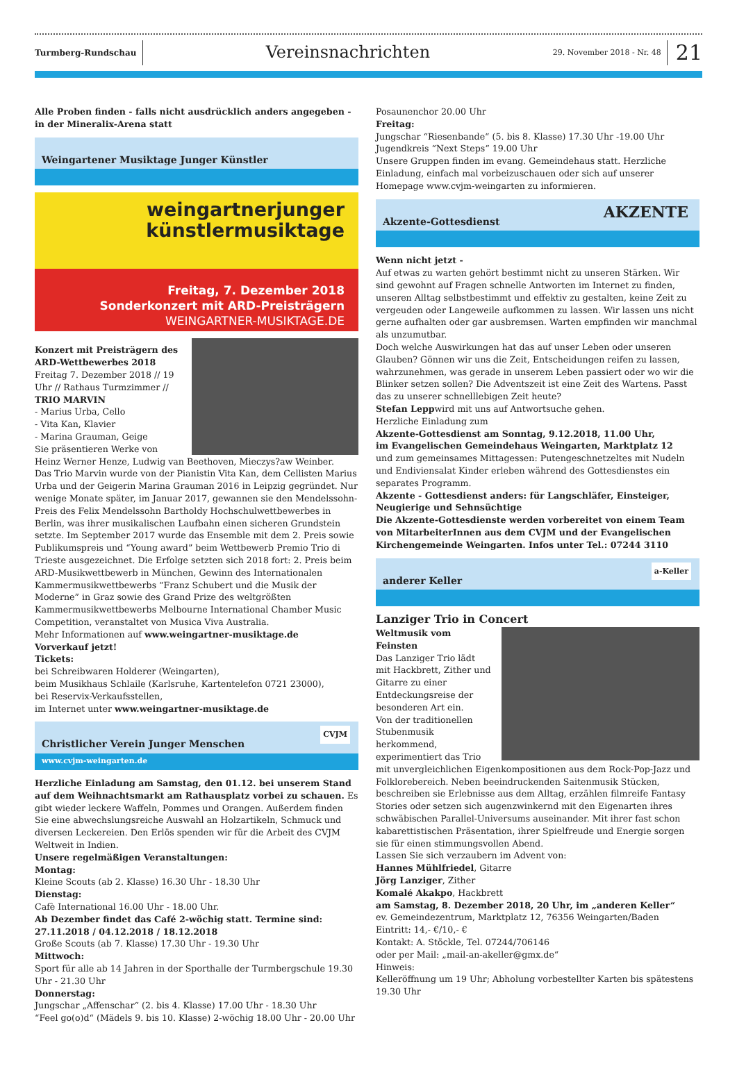Turmberg-Rundschau
Vereinsnachrichten
29. November 2018 - Nr. 48
21
Alle Proben finden - falls nicht ausdrücklich anders angegeben - in der Mineralix-Arena statt
Weingartener Musiktage Junger Künstler
weingartnerjunger
künstlermusiktage
Freitag, 7. Dezember 2018
Sonderkonzert mit ARD-Preisträgern
WEINGARTNER-MUSIKTAGE.DE
Konzert mit Preisträgern des ARD-Wettbewerbes 2018
Freitag 7. Dezember 2018 // 19 Uhr // Rathaus Turmzimmer //
TRIO MARVIN
- Marius Urba, Cello
- Vita Kan, Klavier
- Marina Grauman, Geige
Sie präsentieren Werke von Heinz Werner Henze, Ludwig van Beethoven, Mieczys?aw Weinber.
Das Trio Marvin wurde von der Pianistin Vita Kan, dem Cellisten Marius Urba und der Geigerin Marina Grauman 2016 in Leipzig gegründet. Nur wenige Monate später, im Januar 2017, gewannen sie den Mendelssohn-Preis des Felix Mendelssohn Bartholdy Hochschulwettbewerbes in Berlin, was ihrer musikalischen Laufbahn einen sicheren Grundstein setzte. Im September 2017 wurde das Ensemble mit dem 2. Preis sowie Publikumspreis und “Young award” beim Wettbewerb Premio Trio di Trieste ausgezeichnet. Die Erfolge setzten sich 2018 fort: 2. Preis beim ARD-Musikwettbewerb in München, Gewinn des Internationalen Kammermusikwettbewerbs “Franz Schubert und die Musik der Moderne” in Graz sowie des Grand Prize des weltgrößten Kammermusikwettbewerbs Melbourne International Chamber Music Competition, veranstaltet von Musica Viva Australia.
Mehr Informationen auf www.weingartner-musiktage.de
Vorverkauf jetzt!
Tickets:
bei Schreibwaren Holderer (Weingarten),
beim Musikhaus Schlaile (Karlsruhe, Kartentelefon 0721 23000),
bei Reservix-Verkaufsstellen,
im Internet unter www.weingartner-musiktage.de
Christlicher Verein Junger Menschen
www.cvjm-weingarten.de
CVJM
Herzliche Einladung am Samstag, den 01.12. bei unserem Stand auf dem Weihnachtsmarkt am Rathausplatz vorbei zu schauen. Es gibt wieder leckere Waffeln, Pommes und Orangen. Außerdem finden Sie eine abwechslungsreiche Auswahl an Holzartikeln, Schmuck und diversen Leckereien. Den Erlös spenden wir für die Arbeit des CVJM Weltweit in Indien.
Unsere regelmäßigen Veranstaltungen:
Montag:
Kleine Scouts (ab 2. Klasse) 16.30 Uhr - 18.30 Uhr
Dienstag:
Cafè International 16.00 Uhr - 18.00 Uhr.
Ab Dezember findet das Café 2-wöchig statt. Termine sind: 27.11.2018 / 04.12.2018 / 18.12.2018
Große Scouts (ab 7. Klasse) 17.30 Uhr - 19.30 Uhr
Mittwoch:
Sport für alle ab 14 Jahren in der Sporthalle der Turmbergschule 19.30 Uhr - 21.30 Uhr
Donnerstag:
Jungschar „Affenschar“ (2. bis 4. Klasse) 17.00 Uhr - 18.30 Uhr
“Feel go(o)d“ (Mädels 9. bis 10. Klasse) 2-wöchig 18.00 Uhr - 20.00 Uhr
Posaunenchor 20.00 Uhr
Freitag:
Jungschar “Riesenbande“ (5. bis 8. Klasse) 17.30 Uhr -19.00 Uhr
Jugendkreis “Next Steps“ 19.00 Uhr
Unsere Gruppen finden im evang. Gemeindehaus statt. Herzliche Einladung, einfach mal vorbeizuschauen oder sich auf unserer Homepage www.cvjm-weingarten zu informieren.
Akzente-Gottesdienst
AKZENTE
Wenn nicht jetzt -
Auf etwas zu warten gehört bestimmt nicht zu unseren Stärken. Wir sind gewohnt auf Fragen schnelle Antworten im Internet zu finden, unseren Alltag selbstbestimmt und effektiv zu gestalten, keine Zeit zu vergeuden oder Langeweile aufkommen zu lassen. Wir lassen uns nicht gerne aufhalten oder gar ausbremsen. Warten empfinden wir manchmal als unzumutbar.
Doch welche Auswirkungen hat das auf unser Leben oder unseren Glauben? Gönnen wir uns die Zeit, Entscheidungen reifen zu lassen, wahrzunehmen, was gerade in unserem Leben passiert oder wo wir die Blinker setzen sollen? Die Adventszeit ist eine Zeit des Wartens. Passt das zu unserer schnelllebigen Zeit heute?
Stefan Leppwird mit uns auf Antwortsuche gehen.
Herzliche Einladung zum
Akzente-Gottesdienst am Sonntag, 9.12.2018, 11.00 Uhr,
im Evangelischen Gemeindehaus Weingarten, Marktplatz 12
und zum gemeinsames Mittagessen: Putengeschnetzeltes mit Nudeln und Endiviensalat Kinder erleben während des Gottesdienstes ein separates Programm.
Akzente - Gottesdienst anders: für Langschläfer, Einsteiger, Neugierige und Sehnsüchtige
Die Akzente-Gottesdienste werden vorbereitet von einem Team von MitarbeiterInnen aus dem CVJM und der Evangelischen Kirchengemeinde Weingarten. Infos unter Tel.: 07244 3110
anderer Keller
a-Keller
Lanziger Trio in Concert
Weltmusik vom Feinsten
Das Lanziger Trio lädt mit Hackbrett, Zither und Gitarre zu einer Entdeckungsreise der besonderen Art ein.
Von der traditionellen Stubenmusik herkommend, experimentiert das Trio mit unvergleichlichen Eigenkompositionen aus dem Rock-Pop-Jazz und Folklorebereich. Neben beeindruckenden Saitenmusik Stücken, beschreiben sie Erlebnisse aus dem Alltag, erzählen filmreife Fantasy Stories oder setzen sich augenzwinkernd mit den Eigenarten ihres schwäbischen Parallel-Universums auseinander. Mit ihrer fast schon kabarettistischen Präsentation, ihrer Spielfreude und Energie sorgen sie für einen stimmungsvollen Abend.
Lassen Sie sich verzaubern im Advent von:
Hannes Mühlfriedel, Gitarre
Jörg Lanziger, Zither
Komalé Akakpo, Hackbrett
am Samstag, 8. Dezember 2018, 20 Uhr, im „anderen Keller“
ev. Gemeindezentrum, Marktplatz 12, 76356 Weingarten/Baden
Eintritt: 14,- €/10,- €
Kontakt: A. Stöckle, Tel. 07244/706146
oder per Mail: „mail-an-akeller@gmx.de“
Hinweis:
Kelleröffnung um 19 Uhr; Abholung vorbestellter Karten bis spätestens 19.30 Uhr